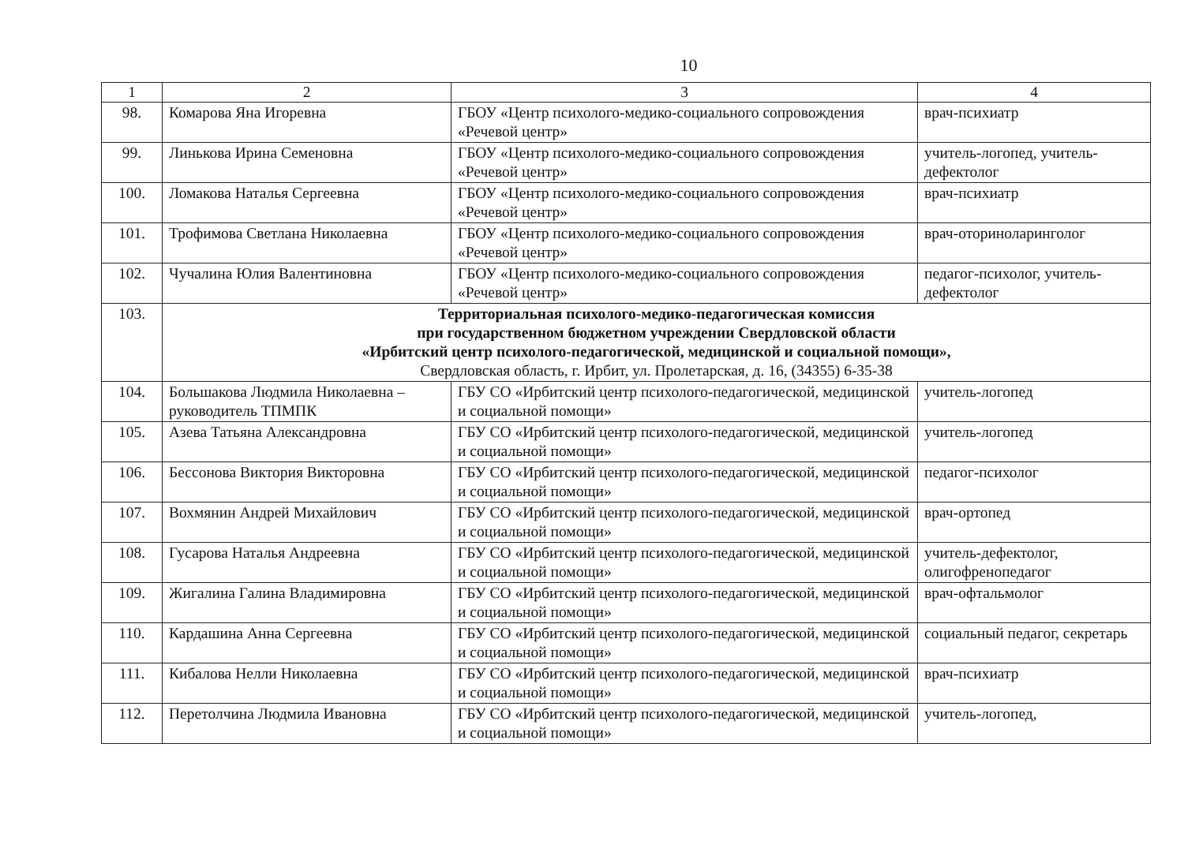10
| 1 | 2 | 3 | 4 |
| --- | --- | --- | --- |
| 98. | Комарова Яна Игоревна | ГБОУ «Центр психолого-медико-социального сопровождения «Речевой центр» | врач-психиатр |
| 99. | Линькова Ирина Семеновна | ГБОУ «Центр психолого-медико-социального сопровождения «Речевой центр» | учитель-логопед, учитель-дефектолог |
| 100. | Ломакова Наталья Сергеевна | ГБОУ «Центр психолого-медико-социального сопровождения «Речевой центр» | врач-психиатр |
| 101. | Трофимова Светлана Николаевна | ГБОУ «Центр психолого-медико-социального сопровождения «Речевой центр» | врач-оториноларинголог |
| 102. | Чучалина Юлия Валентиновна | ГБОУ «Центр психолого-медико-социального сопровождения «Речевой центр» | педагог-психолог, учитель-дефектолог |
| 103. | Территориальная психолого-медико-педагогическая комиссия при государственном бюджетном учреждении Свердловской области «Ирбитский центр психолого-педагогической, медицинской и социальной помощи», Свердловская область, г. Ирбит, ул. Пролетарская, д. 16, (34355) 6-35-38 | | |
| 104. | Большакова Людмила Николаевна – руководитель ТПМПК | ГБУ СО «Ирбитский центр психолого-педагогической, медицинской и социальной помощи» | учитель-логопед |
| 105. | Азева Татьяна Александровна | ГБУ СО «Ирбитский центр психолого-педагогической, медицинской и социальной помощи» | учитель-логопед |
| 106. | Бессонова Виктория Викторовна | ГБУ СО «Ирбитский центр психолого-педагогической, медицинской и социальной помощи» | педагог-психолог |
| 107. | Вохмянин Андрей Михайлович | ГБУ СО «Ирбитский центр психолого-педагогической, медицинской и социальной помощи» | врач-ортопед |
| 108. | Гусарова Наталья Андреевна | ГБУ СО «Ирбитский центр психолого-педагогической, медицинской и социальной помощи» | учитель-дефектолог, олигофренопедагог |
| 109. | Жигалина Галина Владимировна | ГБУ СО «Ирбитский центр психолого-педагогической, медицинской и социальной помощи» | врач-офтальмолог |
| 110. | Кардашина Анна Сергеевна | ГБУ СО «Ирбитский центр психолого-педагогической, медицинской и социальной помощи» | социальный педагог, секретарь |
| 111. | Кибалова Нелли Николаевна | ГБУ СО «Ирбитский центр психолого-педагогической, медицинской и социальной помощи» | врач-психиатр |
| 112. | Перетолчина Людмила Ивановна | ГБУ СО «Ирбитский центр психолого-педагогической, медицинской и социальной помощи» | учитель-логопед, |